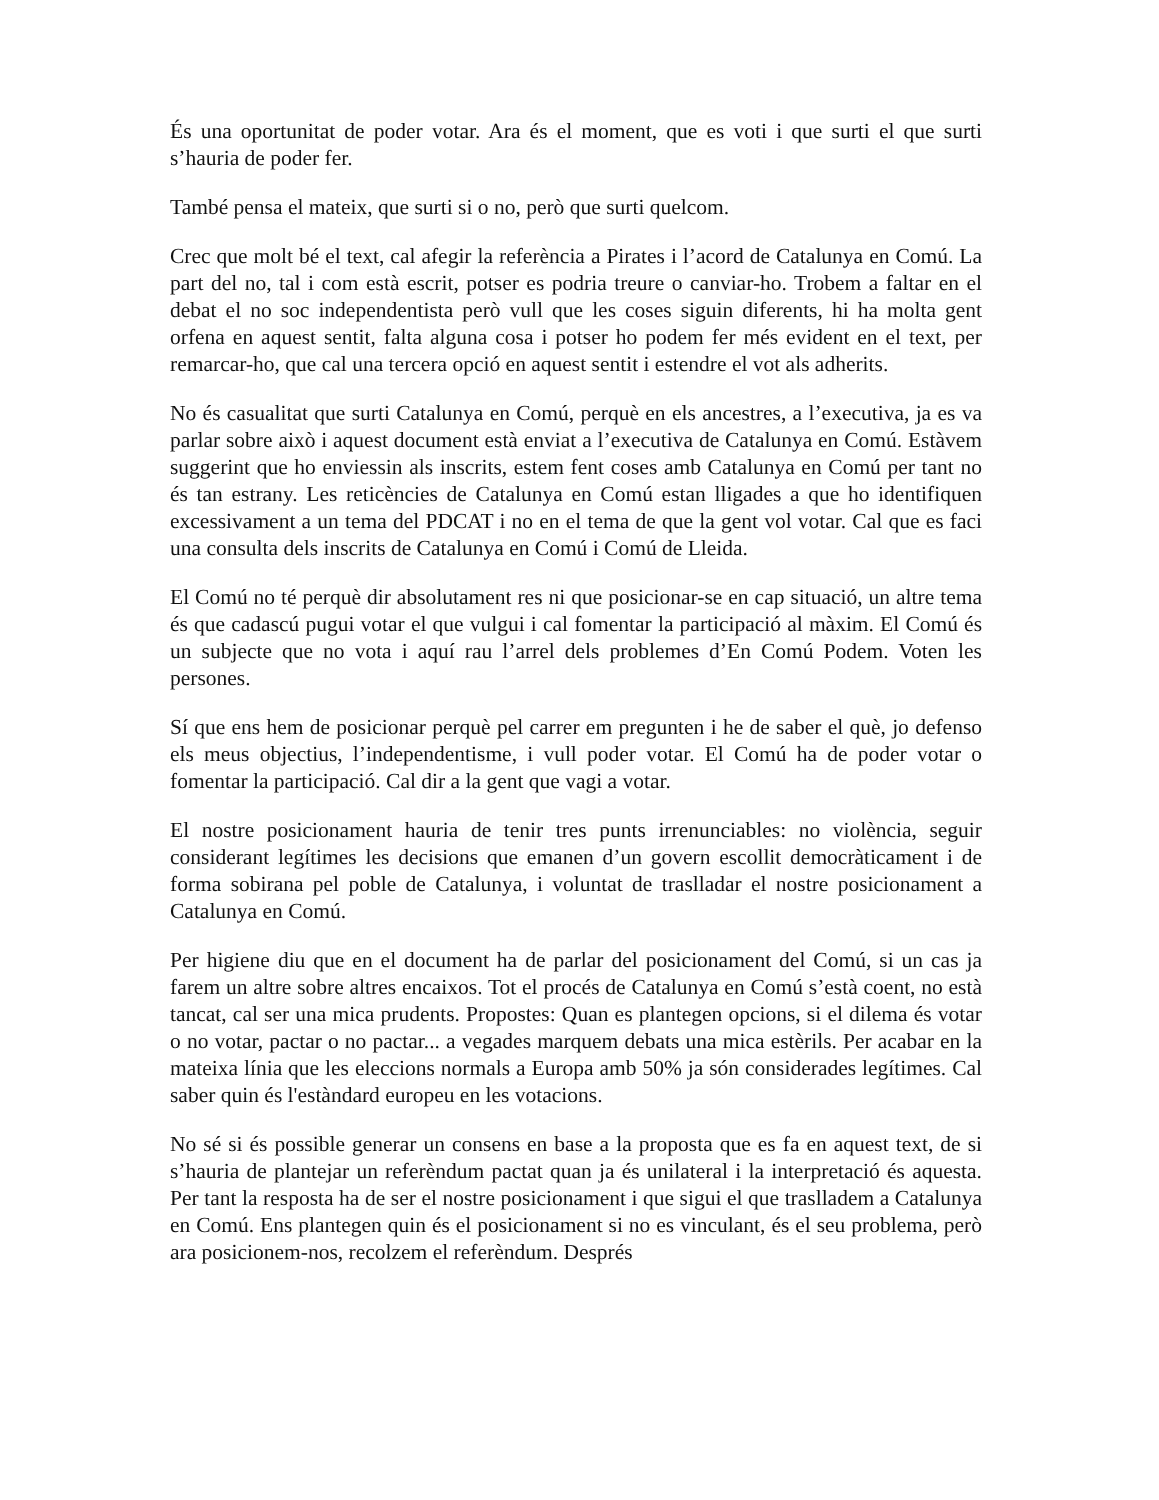És una oportunitat de poder votar. Ara és el moment, que es voti i que surti el que surti s’hauria de poder fer.
També pensa el mateix, que surti si o no, però que surti quelcom.
Crec que molt bé el text, cal afegir la referència a Pirates i l’acord de Catalunya en Comú. La part del no, tal i com està escrit, potser es podria treure o canviar-ho. Trobem a faltar en el debat el no soc independentista però vull que les coses siguin diferents, hi ha molta gent orfena en aquest sentit, falta alguna cosa i potser ho podem fer més evident en el text, per remarcar-ho, que cal una tercera opció en aquest sentit i estendre el vot als adherits.
No és casualitat que surti Catalunya en Comú, perquè en els ancestres, a l’executiva, ja es va parlar sobre això i aquest document està enviat a l’executiva de Catalunya en Comú. Estàvem suggerint que ho enviessin als inscrits, estem fent coses amb Catalunya en Comú per tant no és tan estrany. Les reticències de Catalunya en Comú estan lligades a que ho identifiquen excessivament a un tema del PDCAT i no en el tema de que la gent vol votar. Cal que es faci una consulta dels inscrits de Catalunya en Comú i Comú de Lleida.
El Comú no té perquè dir absolutament res ni que posicionar-se en cap situació, un altre tema és que cadascú pugui votar el que vulgui i cal fomentar la participació al màxim. El Comú és un subjecte que no vota i aquí rau l’arrel dels problemes d’En Comú Podem. Voten les persones.
Sí que ens hem de posicionar perquè pel carrer em pregunten i he de saber el què, jo defenso els meus objectius, l’independentisme, i vull poder votar. El Comú ha de poder votar o fomentar la participació. Cal dir a la gent que vagi a votar.
El nostre posicionament hauria de tenir tres punts irrenunciables: no violència, seguir considerant legítimes les decisions que emanen d’un govern escollit democràticament i de forma sobirana pel poble de Catalunya, i voluntat de traslladar el nostre posicionament a Catalunya en Comú.
Per higiene diu que en el document ha de parlar del posicionament del Comú, si un cas ja farem un altre sobre altres encaixos. Tot el procés de Catalunya en Comú s’està coent, no està tancat, cal ser una mica prudents. Propostes: Quan es plantegen opcions, si el dilema és votar o no votar, pactar o no pactar... a vegades marquem debats una mica estèrils. Per acabar en la mateixa línia que les eleccions normals a Europa amb 50% ja són considerades legítimes. Cal saber quin és l'estàndard europeu en les votacions.
No sé si és possible generar un consens en base a la proposta que es fa en aquest text, de si s’hauria de plantejar un referèndum pactat quan ja és unilateral i la interpretació és aquesta. Per tant la resposta ha de ser el nostre posicionament i que sigui el que traslladem a Catalunya en Comú. Ens plantegen quin és el posicionament si no es vinculant, és el seu problema, però ara posicionem-nos, recolzem el referèndum. Després